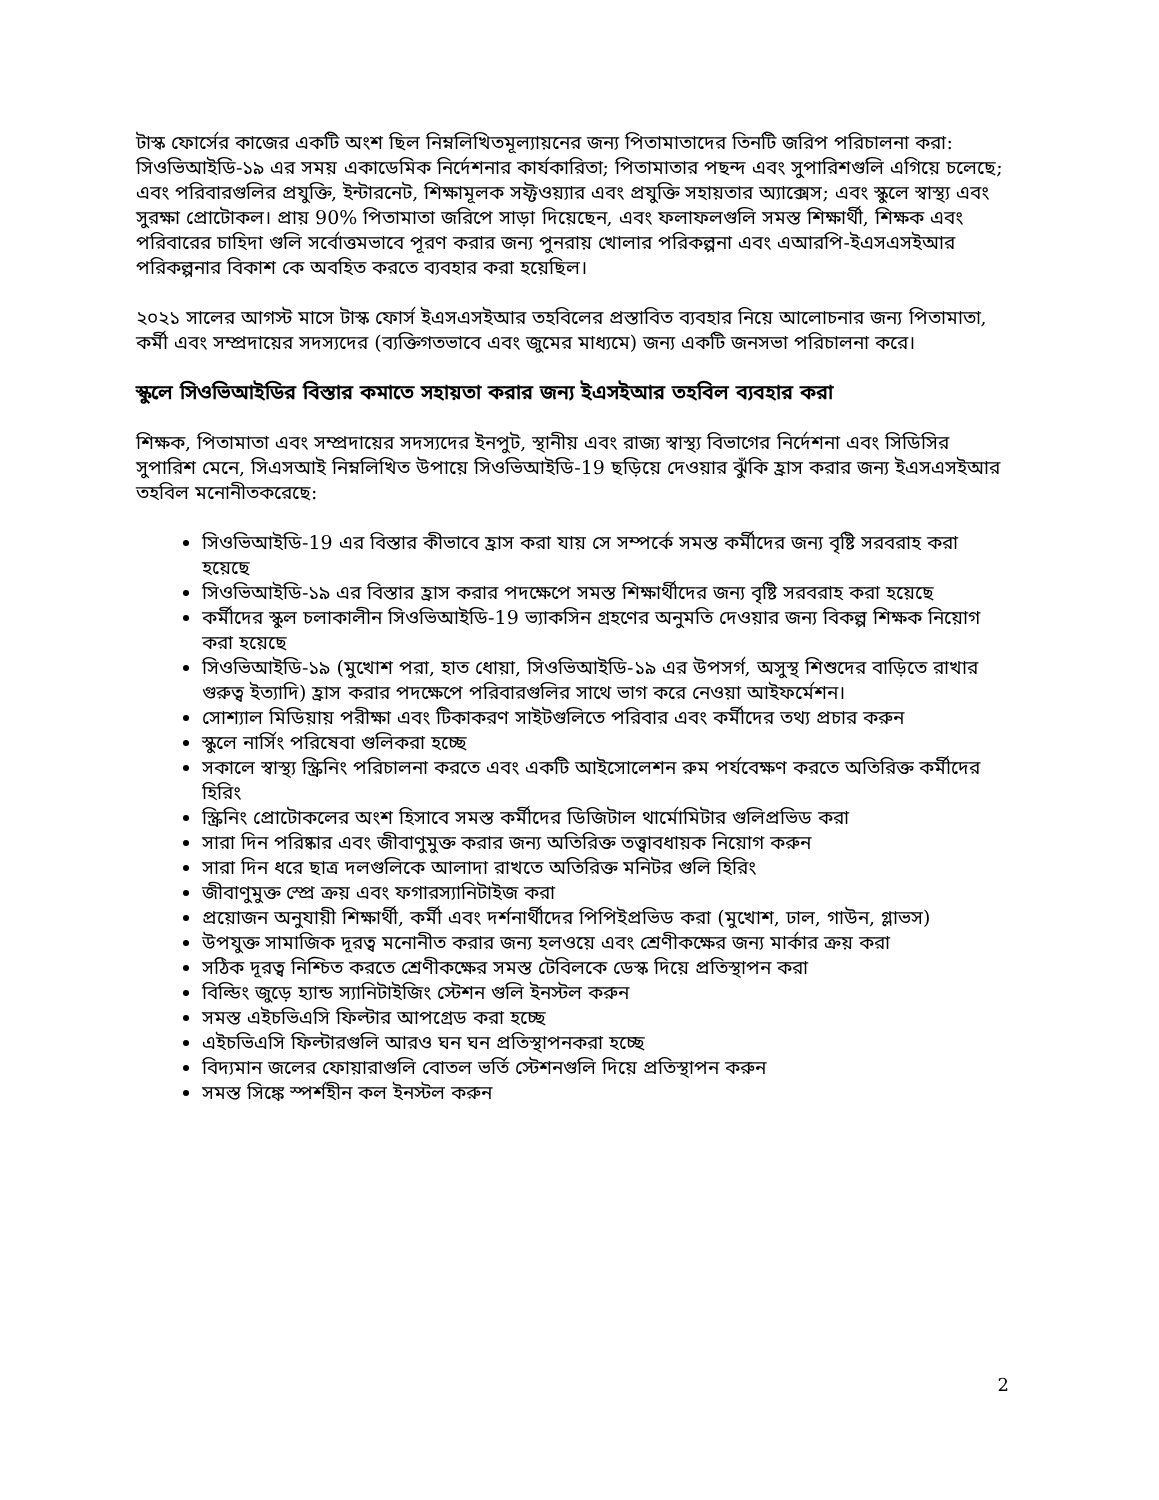টাস্ক ফোর্সের কাজের একটি অংশ ছিল নিম্নলিখিতমূল্যায়নের জন্য পিতামাতাদের তিনটি জরিপ পরিচালনা করা: সিওভিআইডি-১৯ এর সময় একাডেমিক নির্দেশনার কার্যকারিতা; পিতামাতার পছন্দ এবং সুপারিশগুলি এগিয়ে চলেছে; এবং পরিবারগুলির প্রযুক্তি, ইন্টারনেট, শিক্ষামূলক সফ্টওয়্যার এবং প্রযুক্তি সহায়তার অ্যাক্সেস; এবং স্কুলে স্বাস্থ্য এবং সুরক্ষা প্রোটোকল। প্রায় 90% পিতামাতা জরিপে সাড়া দিয়েছেন, এবং ফলাফলগুলি সমস্ত শিক্ষার্থী, শিক্ষক এবং পরিবারের চাহিদা গুলি সর্বোত্তমভাবে পূরণ করার জন্য পুনরায় খোলার পরিকল্পনা এবং এআরপি-ইএসএসইআর পরিকল্পনার বিকাশ কে অবহিত করতে ব্যবহার করা হয়েছিল।
২০২১ সালের আগস্ট মাসে টাস্ক ফোর্স ইএসএসইআর তহবিলের প্রস্তাবিত ব্যবহার নিয়ে আলোচনার জন্য পিতামাতা, কর্মী এবং সম্প্রদায়ের সদস্যদের (ব্যক্তিগতভাবে এবং জুমের মাধ্যমে) জন্য একটি জনসভা পরিচালনা করে।
স্কুলে সিওভিআইডির বিস্তার কমাতে সহায়তা করার জন্য ইএসইআর তহবিল ব্যবহার করা
শিক্ষক, পিতামাতা এবং সম্প্রদায়ের সদস্যদের ইনপুট, স্থানীয় এবং রাজ্য স্বাস্থ্য বিভাগের নির্দেশনা এবং সিডিসির সুপারিশ মেনে, সিএসআই নিম্নলিখিত উপায়ে সিওভিআইডি-19 ছড়িয়ে দেওয়ার ঝুঁকি হ্রাস করার জন্য ইএসএসইআর তহবিল মনোনীতকরেছে:
সিওভিআইডি-19 এর বিস্তার কীভাবে হ্রাস করা যায় সে সম্পর্কে সমস্ত কর্মীদের জন্য বৃষ্টি সরবরাহ করা হয়েছে
সিওভিআইডি-১৯ এর বিস্তার হ্রাস করার পদক্ষেপে সমস্ত শিক্ষার্থীদের জন্য বৃষ্টি সরবরাহ করা হয়েছে
কর্মীদের স্কুল চলাকালীন সিওভিআইডি-19 ভ্যাকসিন গ্রহণের অনুমতি দেওয়ার জন্য বিকল্প শিক্ষক নিয়োগ করা হয়েছে
সিওভিআইডি-১৯ (মুখোশ পরা, হাত ধোয়া, সিওভিআইডি-১৯ এর উপসর্গ, অসুস্থ শিশুদের বাড়িতে রাখার গুরুত্ব ইত্যাদি) হ্রাস করার পদক্ষেপে পরিবারগুলির সাথে ভাগ করে নেওয়া আইফর্মেশন।
সোশ্যাল মিডিয়ায় পরীক্ষা এবং টিকাকরণ সাইটগুলিতে পরিবার এবং কর্মীদের তথ্য প্রচার করুন
স্কুলে নার্সিং পরিষেবা গুলিকরা হচ্ছে
সকালে স্বাস্থ্য স্ক্রিনিং পরিচালনা করতে এবং একটি আইসোলেশন রুম পর্যবেক্ষণ করতে অতিরিক্ত কর্মীদের হিরিং
স্ক্রিনিং প্রোটোকলের অংশ হিসাবে সমস্ত কর্মীদের ডিজিটাল থার্মোমিটার গুলিপ্রভিড করা
সারা দিন পরিষ্কার এবং জীবাণুমুক্ত করার জন্য অতিরিক্ত তত্ত্বাবধায়ক নিয়োগ করুন
সারা দিন ধরে ছাত্র দলগুলিকে আলাদা রাখতে অতিরিক্ত মনিটর গুলি হিরিং
জীবাণুমুক্ত স্প্রে ক্রয় এবং ফগারস্যানিটাইজ করা
প্রয়োজন অনুযায়ী শিক্ষার্থী, কর্মী এবং দর্শনার্থীদের পিপিইপ্রভিড করা (মুখোশ, ঢাল, গাউন, গ্লাভস)
উপযুক্ত সামাজিক দূরত্ব মনোনীত করার জন্য হলওয়ে এবং শ্রেণীকক্ষের জন্য মার্কার ক্রয় করা
সঠিক দূরত্ব নিশ্চিত করতে শ্রেণীকক্ষের সমস্ত টেবিলকে ডেস্ক দিয়ে প্রতিস্থাপন করা
বিল্ডিং জুড়ে হ্যান্ড স্যানিটাইজিং স্টেশন গুলি ইনস্টল করুন
সমস্ত এইচভিএসি ফিল্টার আপগ্রেড করা হচ্ছে
এইচভিএসি ফিল্টারগুলি আরও ঘন ঘন প্রতিস্থাপনকরা হচ্ছে
বিদ্যমান জলের ফোয়ারাগুলি বোতল ভর্তি স্টেশনগুলি দিয়ে প্রতিস্থাপন করুন
সমস্ত সিঙ্কে স্পর্শহীন কল ইনস্টল করুন
2